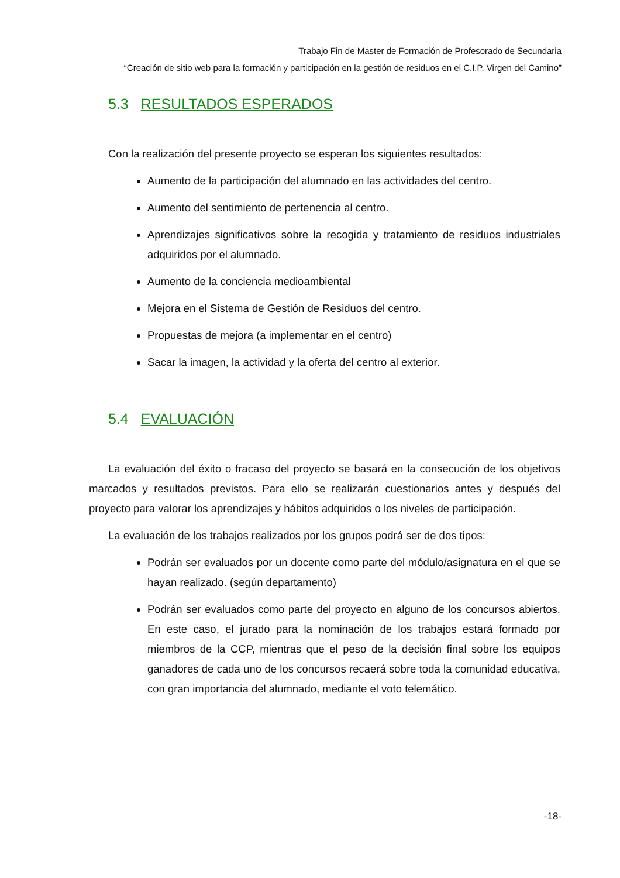Trabajo Fin de Master de Formación de Profesorado de Secundaria
“Creación de sitio web para la formación y participación en la gestión de residuos en el C.I.P. Virgen del Camino”
5.3 RESULTADOS ESPERADOS
Con la realización del presente proyecto se esperan los siguientes resultados:
Aumento de la participación del alumnado en las actividades del centro.
Aumento del sentimiento de pertenencia al centro.
Aprendizajes significativos sobre la recogida y tratamiento de residuos industriales adquiridos por el alumnado.
Aumento de la conciencia medioambiental
Mejora en el Sistema de Gestión de Residuos del centro.
Propuestas de mejora (a implementar en el centro)
Sacar la imagen, la actividad y la oferta del centro al exterior.
5.4 EVALUACIÓN
La evaluación del éxito o fracaso del proyecto se basará en la consecución de los objetivos marcados y resultados previstos. Para ello se realizarán cuestionarios antes y después del proyecto para valorar los aprendizajes y hábitos adquiridos o los niveles de participación.
La evaluación de los trabajos realizados por los grupos podrá ser de dos tipos:
Podrán ser evaluados por un docente como parte del módulo/asignatura en el que se hayan realizado. (según departamento)
Podrán ser evaluados como parte del proyecto en alguno de los concursos abiertos. En este caso, el jurado para la nominación de los trabajos estará formado por miembros de la CCP, mientras que el peso de la decisión final sobre los equipos ganadores de cada uno de los concursos recaerá sobre toda la comunidad educativa, con gran importancia del alumnado, mediante el voto telemático.
-18-